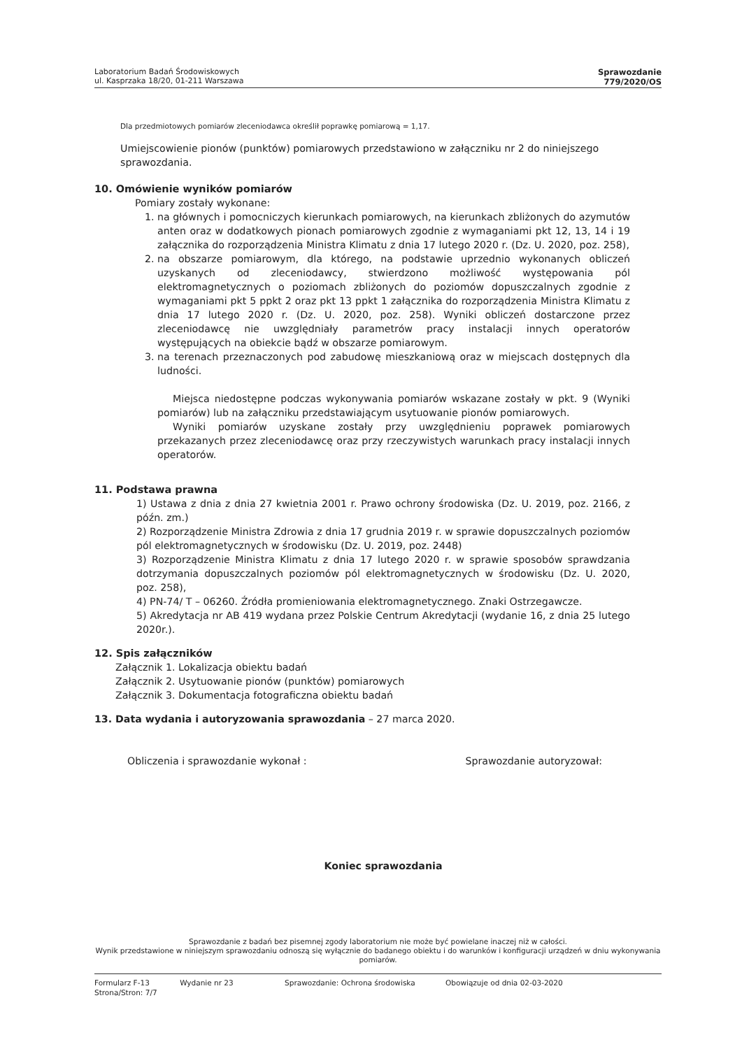Laboratorium Badań Środowiskowych
ul. Kasprzaka 18/20, 01-211 Warszawa
Sprawozdanie
779/2020/OS
Dla przedmiotowych pomiarów zleceniodawca określił poprawkę pomiarową = 1,17.
Umiejscowienie pionów (punktów) pomiarowych przedstawiono w załączniku nr 2 do niniejszego sprawozdania.
10. Omówienie wyników pomiarów
Pomiary zostały wykonane:
1. na głównych i pomocniczych kierunkach pomiarowych, na kierunkach zbliżonych do azymutów anten oraz w dodatkowych pionach pomiarowych zgodnie z wymaganiami pkt 12, 13, 14 i 19 załącznika do rozporządzenia Ministra Klimatu z dnia 17 lutego 2020 r. (Dz. U. 2020, poz. 258),
2. na obszarze pomiarowym, dla którego, na podstawie uprzednio wykonanych obliczeń uzyskanych od zleceniodawcy, stwierdzono możliwość występowania pól elektromagnetycznych o poziomach zbliżonych do poziomów dopuszczalnych zgodnie z wymaganiami pkt 5 ppkt 2 oraz pkt 13 ppkt 1 załącznika do rozporządzenia Ministra Klimatu z dnia 17 lutego 2020 r. (Dz. U. 2020, poz. 258). Wyniki obliczeń dostarczone przez zleceniodawcę nie uwzględniały parametrów pracy instalacji innych operatorów występujących na obiekcie bądź w obszarze pomiarowym.
3. na terenach przeznaczonych pod zabudowę mieszkaniową oraz w miejscach dostępnych dla ludności.
Miejsca niedostępne podczas wykonywania pomiarów wskazane zostały w pkt. 9 (Wyniki pomiarów) lub na załączniku przedstawiającym usytuowanie pionów pomiarowych.
Wyniki pomiarów uzyskane zostały przy uwzględnieniu poprawek pomiarowych przekazanych przez zleceniodawcę oraz przy rzeczywistych warunkach pracy instalacji innych operatorów.
11. Podstawa prawna
1) Ustawa z dnia z dnia 27 kwietnia 2001 r. Prawo ochrony środowiska (Dz. U. 2019, poz. 2166, z późn. zm.)
2) Rozporządzenie Ministra Zdrowia z dnia 17 grudnia 2019 r. w sprawie dopuszczalnych poziomów pól elektromagnetycznych w środowisku (Dz. U. 2019, poz. 2448)
3) Rozporządzenie Ministra Klimatu z dnia 17 lutego 2020 r. w sprawie sposobów sprawdzania dotrzymania dopuszczalnych poziomów pól elektromagnetycznych w środowisku (Dz. U. 2020, poz. 258),
4) PN-74/ T – 06260. Źródła promieniowania elektromagnetycznego. Znaki Ostrzegawcze.
5) Akredytacja nr AB 419 wydana przez Polskie Centrum Akredytacji (wydanie 16, z dnia 25 lutego 2020r.).
12. Spis załączników
Załącznik 1. Lokalizacja obiektu badań
Załącznik 2. Usytuowanie pionów (punktów) pomiarowych
Załącznik 3. Dokumentacja fotograficzna obiektu badań
13. Data wydania i autoryzowania sprawozdania – 27 marca 2020.
Obliczenia i sprawozdanie wykonał : Sprawozdanie autoryzował:
Koniec sprawozdania
Sprawozdanie z badań bez pisemnej zgody laboratorium nie może być powielane inaczej niż w całości.
Wynik przedstawione w niniejszym sprawozdaniu odnoszą się wyłącznie do badanego obiektu i do warunków i konfiguracji urządzeń w dniu wykonywania pomiarów.
Formularz F-13 Wydanie nr 23 Sprawozdanie: Ochrona środowiska Obowiązuje od dnia 02-03-2020
Strona/Stron: 7/7